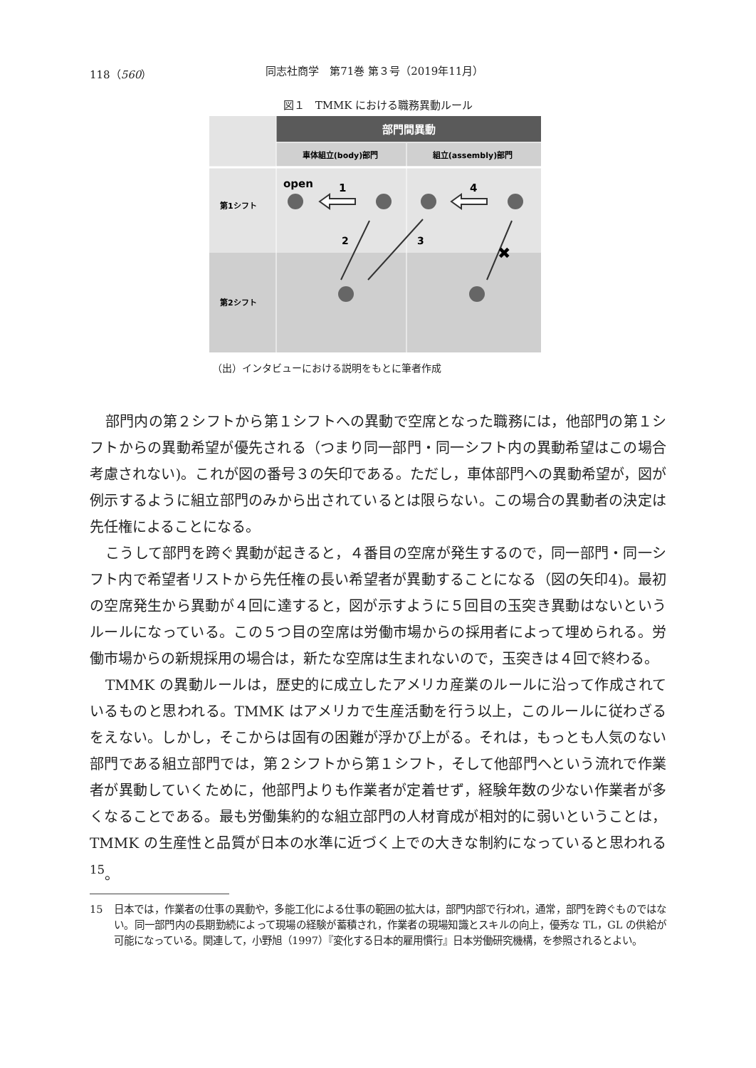118（560） 同志社商学　第71巻 第３号（2019年11月）
図１　TMMK における職務異動ルール
部門間異動
車体組立(body)部門
組立(assembly)部門
第1シフト
第2シフト
open
1
4
2
3
✖
（出）インタビューにおける説明をもとに筆者作成
部門内の第２シフトから第１シフトへの異動で空席となった職務には，他部門の第１シフトからの異動希望が優先される（つまり同一部門・同一シフト内の異動希望はこの場合考慮されない)。これが図の番号３の矢印である。ただし，車体部門への異動希望が，図が例示するように組立部門のみから出されているとは限らない。この場合の異動者の決定は先任権によることになる。
こうして部門を跨ぐ異動が起きると，４番目の空席が発生するので，同一部門・同一シフト内で希望者リストから先任権の長い希望者が異動することになる（図の矢印4)。最初の空席発生から異動が４回に達すると，図が示すように５回目の玉突き異動はないというルールになっている。この５つ目の空席は労働市場からの採用者によって埋められる。労働市場からの新規採用の場合は，新たな空席は生まれないので，玉突きは４回で終わる。
TMMK の異動ルールは，歴史的に成立したアメリカ産業のルールに沿って作成されているものと思われる。TMMK はアメリカで生産活動を行う以上，このルールに従わざるをえない。しかし，そこからは固有の困難が浮かび上がる。それは，もっとも人気のない部門である組立部門では，第２シフトから第１シフト，そして他部門へという流れで作業者が異動していくために，他部門よりも作業者が定着せず，経験年数の少ない作業者が多くなることである。最も労働集約的な組立部門の人材育成が相対的に弱いということは，TMMK の生産性と品質が日本の水準に近づく上での大きな制約になっていると思われる<sup>15</sup>。
15 日本では，作業者の仕事の異動や，多能工化による仕事の範囲の拡大は，部門内部で行われ，通常，部門を跨ぐものではない。同一部門内の長期勤続によって現場の経験が蓄積され，作業者の現場知識とスキルの向上，優秀な TL，GL の供給が可能になっている。関連して，小野旭（1997）『変化する日本的雇用慣行』日本労働研究機構，を参照されるとよい。